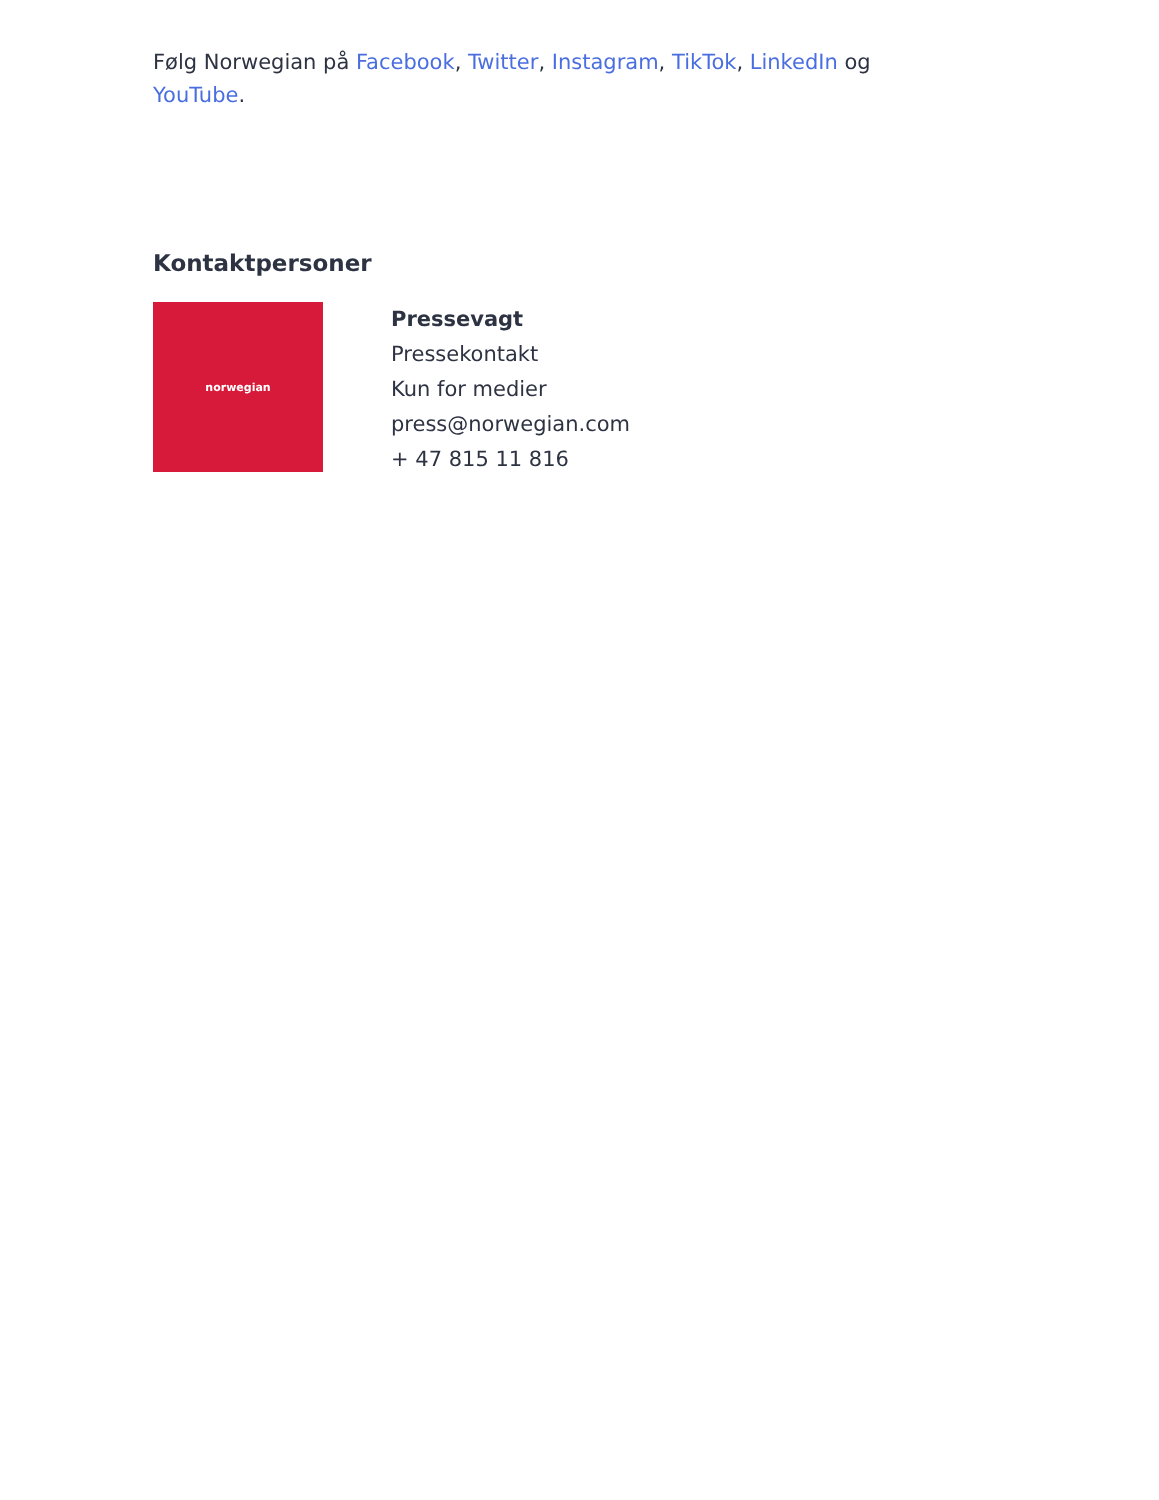Følg Norwegian på Facebook, Twitter, Instagram, TikTok, LinkedIn og YouTube.
Kontaktpersoner
norwegian
Pressevagt
Pressekontakt
Kun for medier
press@norwegian.com
+ 47 815 11 816